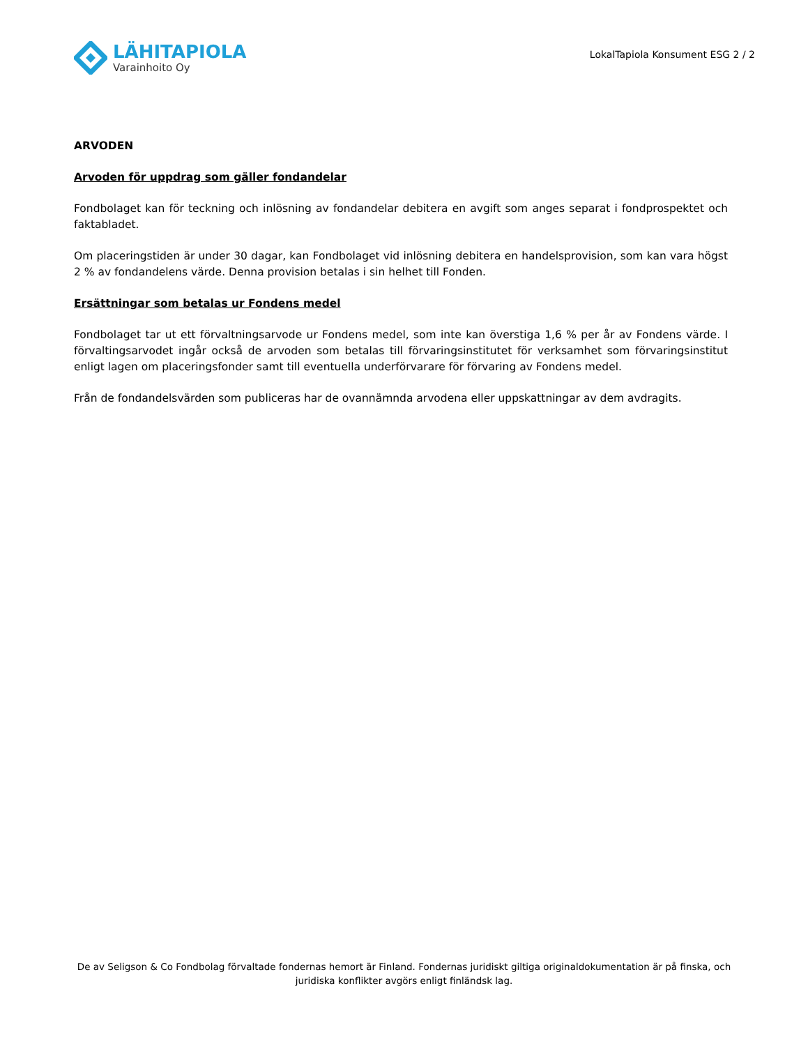LÄHITAPIOLA
Varainhoito Oy
LokalTapiola Konsument ESG 2 / 2
ARVODEN
Arvoden för uppdrag som gäller fondandelar
Fondbolaget kan för teckning och inlösning av fondandelar debitera en avgift som anges separat i fondprospektet och faktabladet.
Om placeringstiden är under 30 dagar, kan Fondbolaget vid inlösning debitera en handelsprovision, som kan vara högst 2 % av fondandelens värde. Denna provision betalas i sin helhet till Fonden.
Ersättningar som betalas ur Fondens medel
Fondbolaget tar ut ett förvaltningsarvode ur Fondens medel, som inte kan överstiga 1,6 % per år av Fondens värde. I förvaltingsarvodet ingår också de arvoden som betalas till förvaringsinstitutet för verksamhet som förvaringsinstitut enligt lagen om placeringsfonder samt till eventuella underförvarare för förvaring av Fondens medel.
Från de fondandelsvärden som publiceras har de ovannämnda arvodena eller uppskattningar av dem avdragits.
De av Seligson & Co Fondbolag förvaltade fondernas hemort är Finland. Fondernas juridiskt giltiga originaldokumentation är på finska, och juridiska konflikter avgörs enligt finländsk lag.